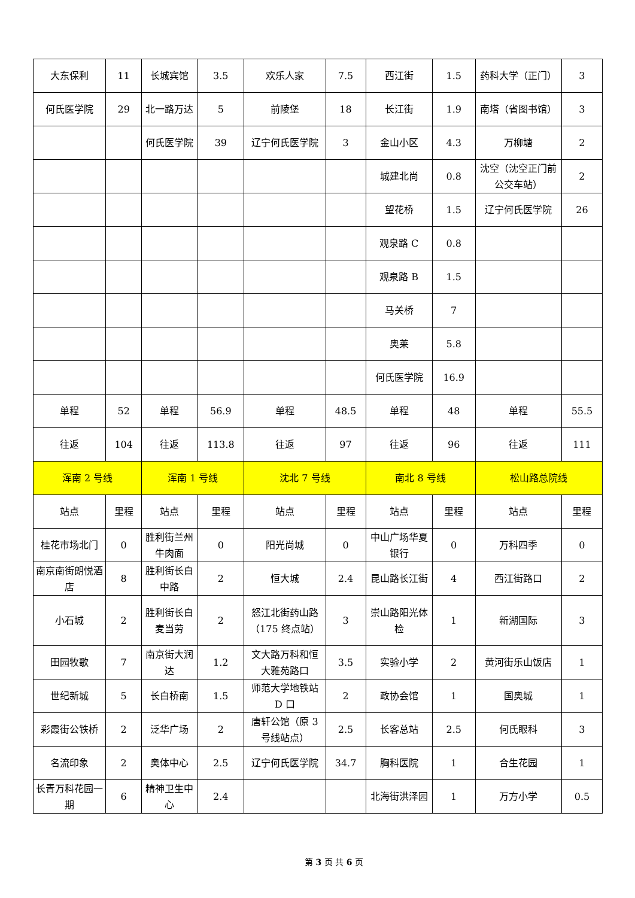| 大东保利 | 11 | 长城宾馆 | 3.5 | 欢乐人家 | 7.5 | 西江街 | 1.5 | 药科大学（正门） | 3 |
| 何氏医学院 | 29 | 北一路万达 | 5 | 前陵堡 | 18 | 长江街 | 1.9 | 南塔（省图书馆） | 3 |
| | | 何氏医学院 | 39 | 辽宁何氏医学院 | 3 | 金山小区 | 4.3 | 万柳塘 | 2 |
| | | | | | | 城建北尚 | 0.8 | 沈空（沈空正门前公交车站） | 2 |
| | | | | | | 望花桥 | 1.5 | 辽宁何氏医学院 | 26 |
| | | | | | | 观泉路 C | 0.8 | | |
| | | | | | | 观泉路 B | 1.5 | | |
| | | | | | | 马关桥 | 7 | | |
| | | | | | | 奥莱 | 5.8 | | |
| | | | | | | 何氏医学院 | 16.9 | | |
| 单程 | 52 | 单程 | 56.9 | 单程 | 48.5 | 单程 | 48 | 单程 | 55.5 |
| 往返 | 104 | 往返 | 113.8 | 往返 | 97 | 往返 | 96 | 往返 | 111 |
| 浑南 2 号线 | | 浑南 1 号线 | | 沈北 7 号线 | | 南北 8 号线 | | 松山路总院线 | |
| 站点 | 里程 | 站点 | 里程 | 站点 | 里程 | 站点 | 里程 | 站点 | 里程 |
| 桂花市场北门 | 0 | 胜利街兰州牛肉面 | 0 | 阳光尚城 | 0 | 中山广场华夏银行 | 0 | 万科四季 | 0 |
| 南京南街朗悦酒店 | 8 | 胜利街长白中路 | 2 | 恒大城 | 2.4 | 昆山路长江街 | 4 | 西江街路口 | 2 |
| 小石城 | 2 | 胜利街长白麦当劳 | 2 | 怒江北街药山路（175 终点站） | 3 | 崇山路阳光体检 | 1 | 新湖国际 | 3 |
| 田园牧歌 | 7 | 南京街大润达 | 1.2 | 文大路万科和恒大雅苑路口 | 3.5 | 实验小学 | 2 | 黄河街乐山饭店 | 1 |
| 世纪新城 | 5 | 长白桥南 | 1.5 | 师范大学地铁站 D 口 | 2 | 政协会馆 | 1 | 国奥城 | 1 |
| 彩霞街公铁桥 | 2 | 泛华广场 | 2 | 唐轩公馆（原 3 号线站点） | 2.5 | 长客总站 | 2.5 | 何氏眼科 | 3 |
| 名流印象 | 2 | 奥体中心 | 2.5 | 辽宁何氏医学院 | 34.7 | 胸科医院 | 1 | 合生花园 | 1 |
| 长青万科花园一期 | 6 | 精神卫生中心 | 2.4 | | | 北海街洪泽园 | 1 | 万方小学 | 0.5 |
第 3 页 共 6 页